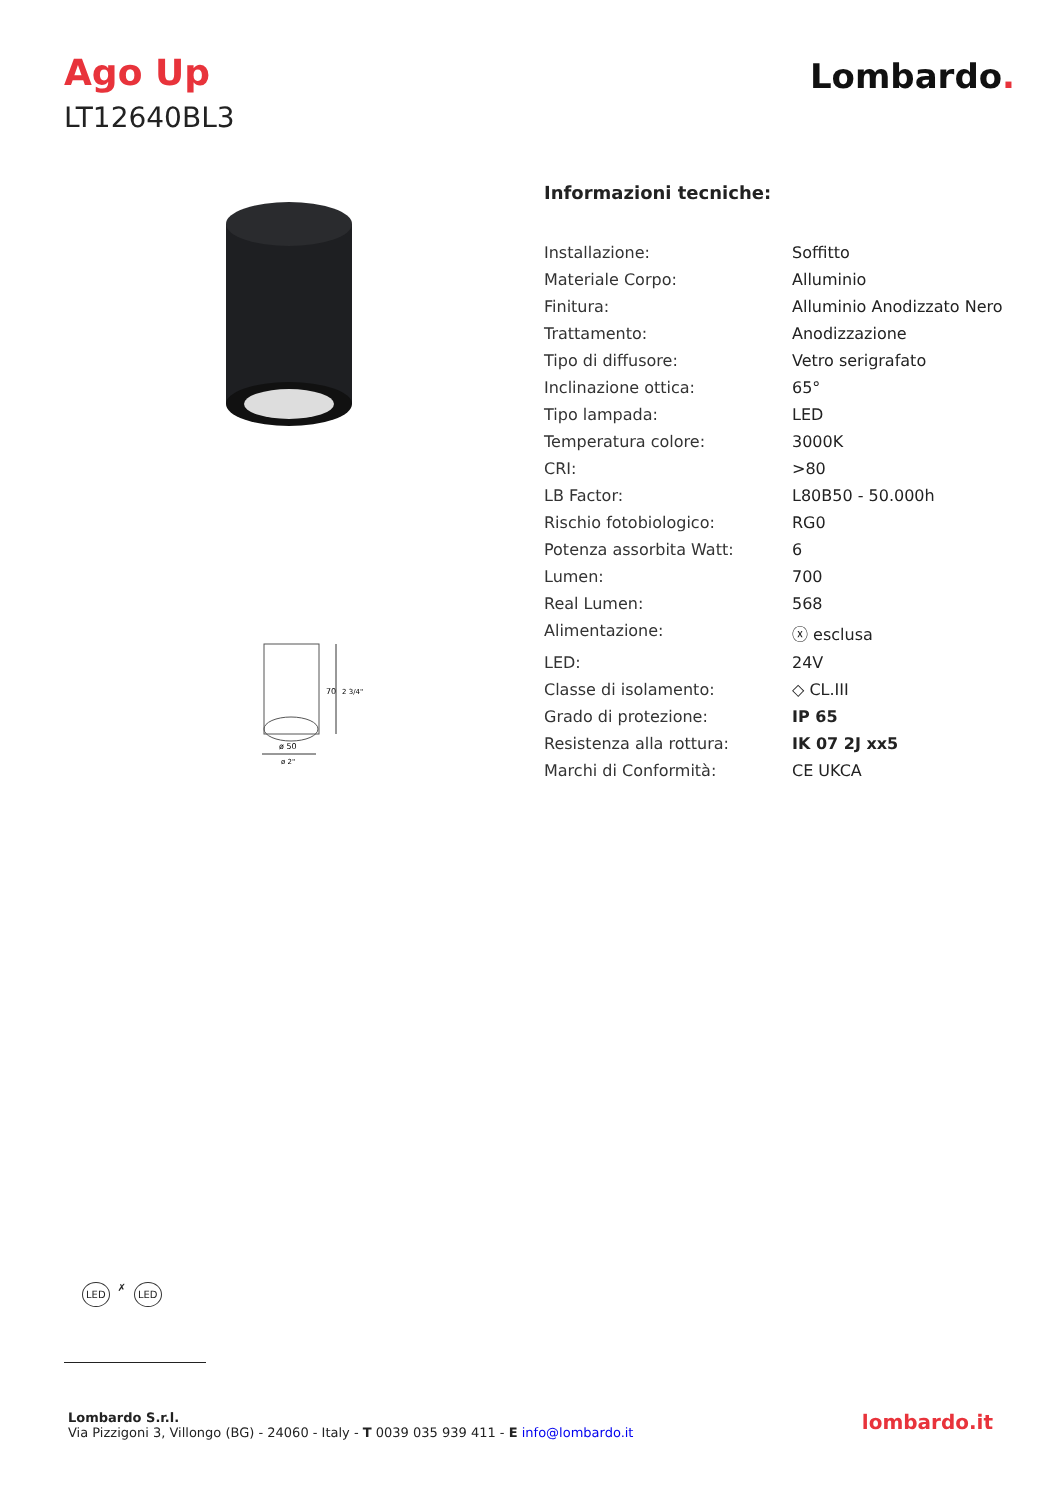Ago Up
LT12640BL3
Lombardo.
70
2 3/4"
ø 50
ø 2"
Informazioni tecniche:
| Installazione: | Soffitto |
| Materiale Corpo: | Alluminio |
| Finitura: | Alluminio Anodizzato Nero |
| Trattamento: | Anodizzazione |
| Tipo di diffusore: | Vetro serigrafato |
| Inclinazione ottica: | 65° |
| Tipo lampada: | LED |
| Temperatura colore: | 3000K |
| CRI: | >80 |
| LB Factor: | L80B50 - 50.000h |
| Rischio fotobiologico: | RG0 |
| Potenza assorbita Watt: | 6 |
| Lumen: | 700 |
| Real Lumen: | 568 |
| Alimentazione: | ⓧ esclusa |
| LED: | 24V |
| Classe di isolamento: | ◇ CL.III |
| Grado di protezione: | IP 65 |
| Resistenza alla rottura: | IK 07 2J xx5 |
| Marchi di Conformità: | CE UKCA |
LED ✗ LED
Lombardo S.r.l.
Via Pizzigoni 3, Villongo (BG) - 24060 - Italy - T 0039 035 939 411 - E info@lombardo.it
lombardo.it